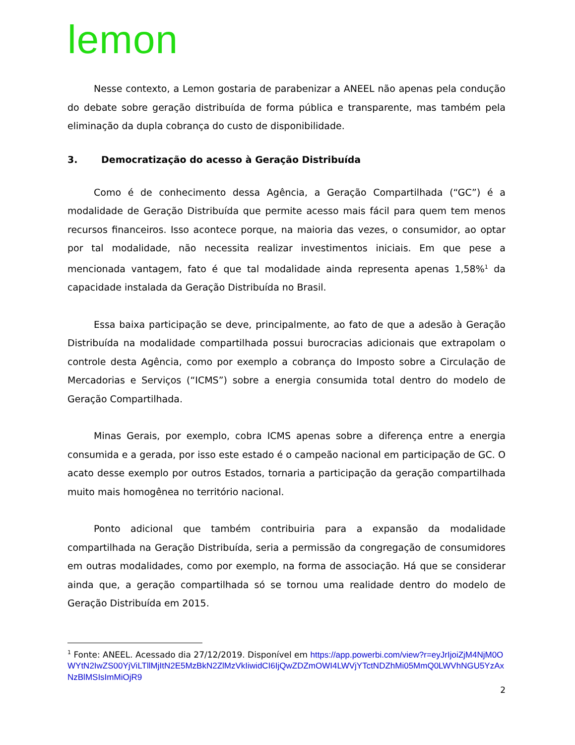lemon
Nesse contexto, a Lemon gostaria de parabenizar a ANEEL não apenas pela condução do debate sobre geração distribuída de forma pública e transparente, mas também pela eliminação da dupla cobrança do custo de disponibilidade.
3. Democratização do acesso à Geração Distribuída
Como é de conhecimento dessa Agência, a Geração Compartilhada (“GC”) é a modalidade de Geração Distribuída que permite acesso mais fácil para quem tem menos recursos financeiros. Isso acontece porque, na maioria das vezes, o consumidor, ao optar por tal modalidade, não necessita realizar investimentos iniciais. Em que pese a mencionada vantagem, fato é que tal modalidade ainda representa apenas 1,58%<sup>1</sup> da capacidade instalada da Geração Distribuída no Brasil.
Essa baixa participação se deve, principalmente, ao fato de que a adesão à Geração Distribuída na modalidade compartilhada possui burocracias adicionais que extrapolam o controle desta Agência, como por exemplo a cobrança do Imposto sobre a Circulação de Mercadorias e Serviços (“ICMS”) sobre a energia consumida total dentro do modelo de Geração Compartilhada.
Minas Gerais, por exemplo, cobra ICMS apenas sobre a diferença entre a energia consumida e a gerada, por isso este estado é o campeão nacional em participação de GC. O acato desse exemplo por outros Estados, tornaria a participação da geração compartilhada muito mais homogênea no território nacional.
Ponto adicional que também contribuiria para a expansão da modalidade compartilhada na Geração Distribuída, seria a permissão da congregação de consumidores em outras modalidades, como por exemplo, na forma de associação. Há que se considerar ainda que, a geração compartilhada só se tornou uma realidade dentro do modelo de Geração Distribuída em 2015.
<sup>1</sup> Fonte: ANEEL. Acessado dia 27/12/2019. Disponível em https://app.powerbi.com/view?r=eyJrIjoiZjM4NjM0OWYtN2IwZS00YjViLTllMjItN2E5MzBkN2ZlMzVkIiwidCI6IjQwZDZmOWI4LWVjYTctNDZhMi05MmQ0LWVhNGU5YzAxNzBlMSIsImMiOjR9
2